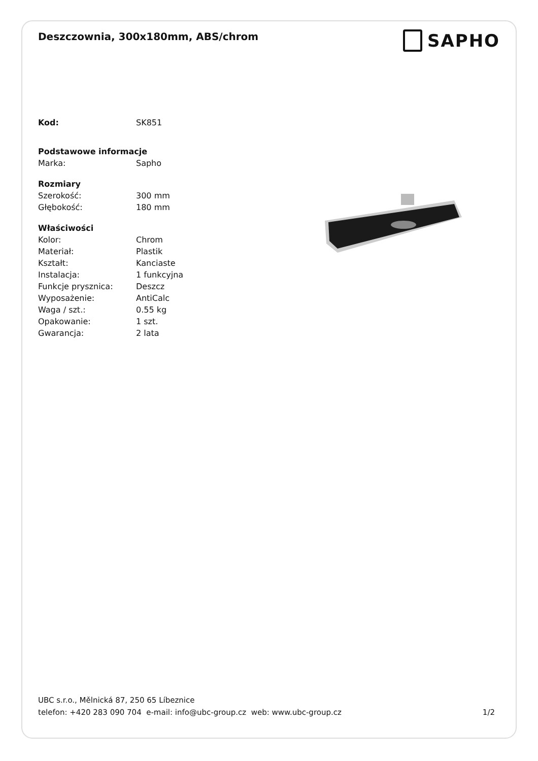Deszczownia, 300x180mm, ABS/chrom
SAPHO
| Kod: | SK851 |
| Podstawowe informacje | |
| Marka: | Sapho |
| Rozmiary | |
| Szerokość: | 300 mm |
| Głębokość: | 180 mm |
| Właściwości | |
| Kolor: | Chrom |
| Materiał: | Plastik |
| Kształt: | Kanciaste |
| Instalacja: | 1 funkcyjna |
| Funkcje prysznica: | Deszcz |
| Wyposażenie: | AntiCalc |
| Waga / szt.: | 0.55 kg |
| Opakowanie: | 1 szt. |
| Gwarancja: | 2 lata |
UBC s.r.o., Mělnická 87, 250 65 Líbeznice
telefon: +420 283 090 704 e-mail: info@ubc-group.cz web: www.ubc-group.cz
1/2